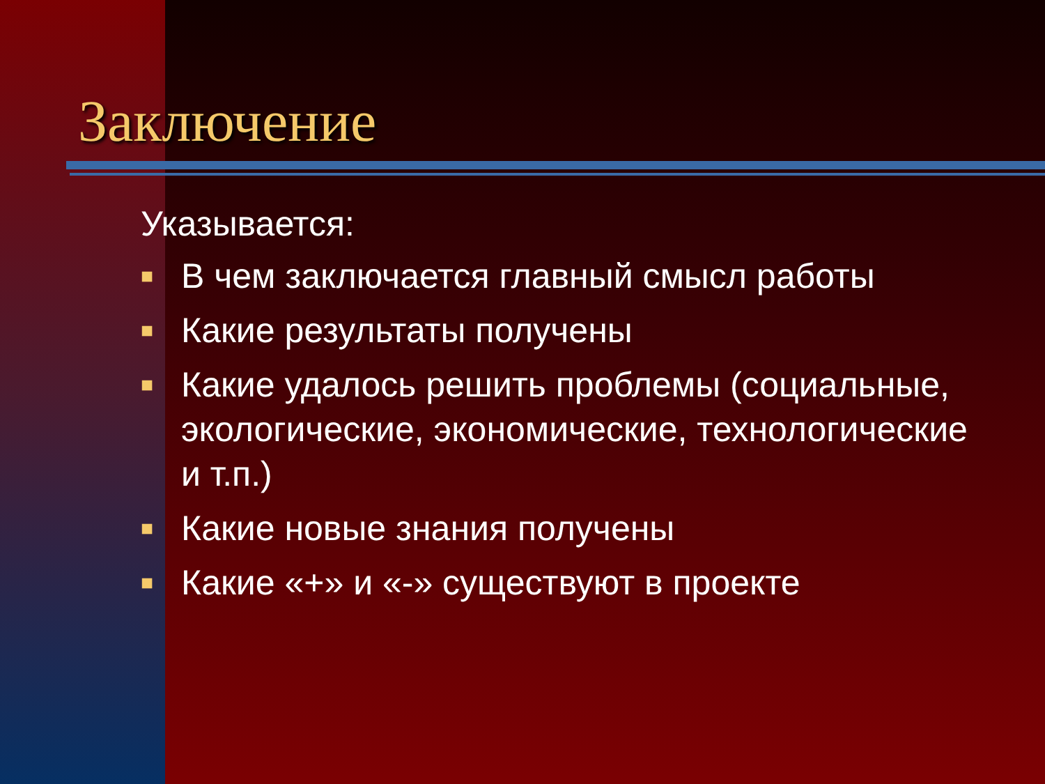Заключение
Указывается:
■ В чем заключается главный смысл работы
■ Какие результаты получены
■ Какие удалось решить проблемы (социальные, экологические, экономические, технологические и т.п.)
■ Какие новые знания получены
■ Какие «+» и «-» существуют в проекте